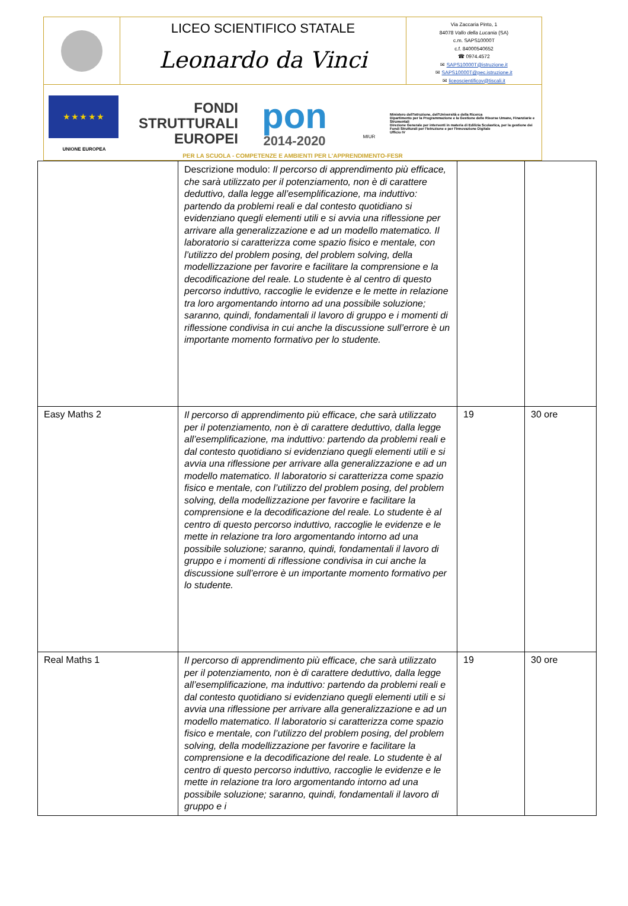LICEO SCIENTIFICO STATALE
Leonardo da Vinci
Via Zaccaria Pinto, 1
84078 Vallo della Lucania (SA)
c.m. SAPS10000T
c.f. 84000540652
☎ 0974.4572
✉ SAPS10000T@istruzione.it
✉ SAPS10000T@pec.istruzione.it
✉ liceoscientificov@tiscali.it
★ ★ ★ ★ ★
UNIONE EUROPEA
FONDI
STRUTTURALI
EUROPEI
pon
2014-2020
MIUR
Ministero dell'Istruzione, dell'Università e della Ricerca
Dipartimento per la Programmazione e la Gestione delle Risorse Umane, Finanziarie e Strumentali
Direzione Generale per interventi in materia di Edilizia Scolastica, per la gestione dei Fondi Strutturali per l'Istruzione e per l'Innovazione Digitale
Ufficio IV
PER LA SCUOLA - COMPETENZE E AMBIENTI PER L'APPRENDIMENTO-FESR
| | Descrizione modulo: Il percorso di apprendimento più efficace, che sarà utilizzato per il potenziamento, non è di carattere deduttivo, dalla legge all’esemplificazione, ma induttivo: partendo da problemi reali e dal contesto quotidiano si evidenziano quegli elementi utili e si avvia una riflessione per arrivare alla generalizzazione e ad un modello matematico. Il laboratorio si caratterizza come spazio fisico e mentale, con l’utilizzo del problem posing, del problem solving, della modellizzazione per favorire e facilitare la comprensione e la decodificazione del reale. Lo studente è al centro di questo percorso induttivo, raccoglie le evidenze e le mette in relazione tra loro argomentando intorno ad una possibile soluzione; saranno, quindi, fondamentali il lavoro di gruppo e i momenti di riflessione condivisa in cui anche la discussione sull’errore è un importante momento formativo per lo studente. | | |
| Easy Maths 2 | Il percorso di apprendimento più efficace, che sarà utilizzato per il potenziamento, non è di carattere deduttivo, dalla legge all’esemplificazione, ma induttivo: partendo da problemi reali e dal contesto quotidiano si evidenziano quegli elementi utili e si avvia una riflessione per arrivare alla generalizzazione e ad un modello matematico. Il laboratorio si caratterizza come spazio fisico e mentale, con l’utilizzo del problem posing, del problem solving, della modellizzazione per favorire e facilitare la comprensione e la decodificazione del reale. Lo studente è al centro di questo percorso induttivo, raccoglie le evidenze e le mette in relazione tra loro argomentando intorno ad una possibile soluzione; saranno, quindi, fondamentali il lavoro di gruppo e i momenti di riflessione condivisa in cui anche la discussione sull’errore è un importante momento formativo per lo studente. | 19 | 30 ore |
| Real Maths 1 | Il percorso di apprendimento più efficace, che sarà utilizzato per il potenziamento, non è di carattere deduttivo, dalla legge all’esemplificazione, ma induttivo: partendo da problemi reali e dal contesto quotidiano si evidenziano quegli elementi utili e si avvia una riflessione per arrivare alla generalizzazione e ad un modello matematico. Il laboratorio si caratterizza come spazio fisico e mentale, con l’utilizzo del problem posing, del problem solving, della modellizzazione per favorire e facilitare la comprensione e la decodificazione del reale. Lo studente è al centro di questo percorso induttivo, raccoglie le evidenze e le mette in relazione tra loro argomentando intorno ad una possibile soluzione; saranno, quindi, fondamentali il lavoro di gruppo e i | 19 | 30 ore |